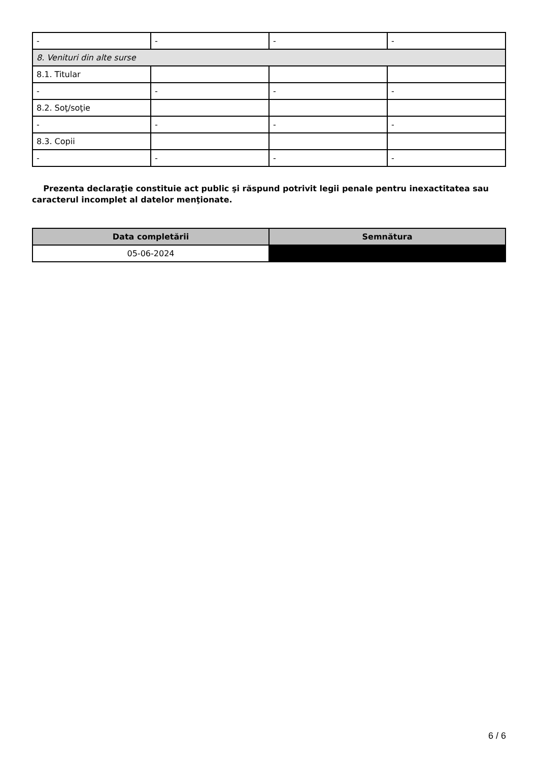| - | - | - | - |
| 8. Venituri din alte surse | | | |
| 8.1. Titular | | | |
| - | - | - | - |
| 8.2. Soţ/soţie | | | |
| - | - | - | - |
| 8.3. Copii | | | |
| - | - | - | - |
Prezenta declaraţie constituie act public şi răspund potrivit legii penale pentru inexactitatea sau caracterul incomplet al datelor menţionate.
| Data completării | Semnătura |
| --- | --- |
| 05-06-2024 | |
6 / 6